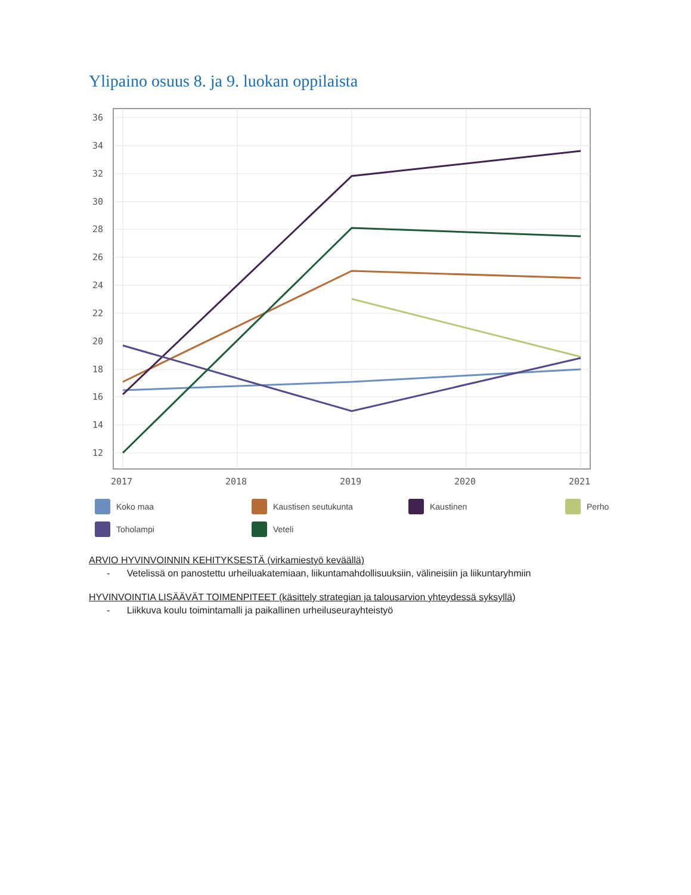Ylipaino osuus 8. ja 9. luokan oppilaista
36
34
32
30
28
26
24
22
20
18
16
14
12
2017
2018
2019
2020
2021
Koko maa Kaustisen seutukunta Kaustinen Perho Toholampi Veteli
ARVIO HYVINVOINNIN KEHITYKSESTÄ (virkamiestyö keväällä)
- Vetelissä on panostettu urheiluakatemiaan, liikuntamahdollisuuksiin, välineisiin ja liikuntaryhmiin
HYVINVOINTIA LISÄÄVÄT TOIMENPITEET (käsittely strategian ja talousarvion yhteydessä syksyllä)
- Liikkuva koulu toimintamalli ja paikallinen urheiluseurayhteistyö